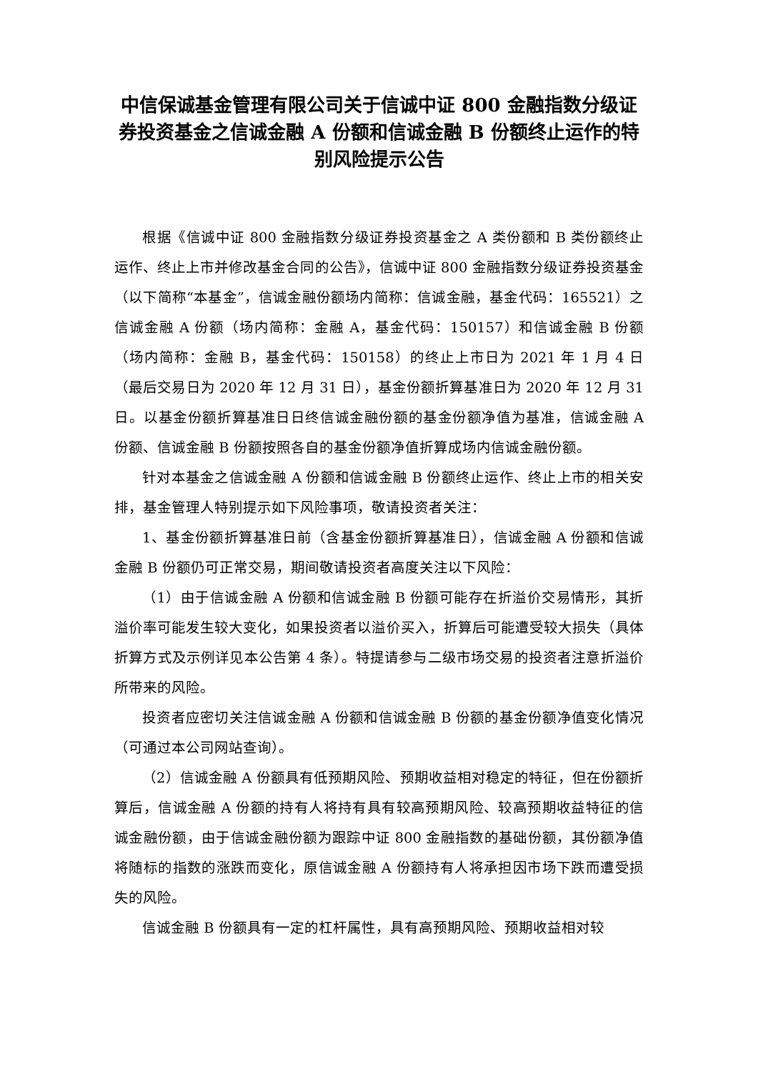中信保诚基金管理有限公司关于信诚中证 800 金融指数分级证券投资基金之信诚金融 A 份额和信诚金融 B 份额终止运作的特别风险提示公告
根据《信诚中证 800 金融指数分级证券投资基金之 A 类份额和 B 类份额终止运作、终止上市并修改基金合同的公告》，信诚中证 800 金融指数分级证券投资基金（以下简称“本基金”，信诚金融份额场内简称：信诚金融，基金代码：165521）之信诚金融 A 份额（场内简称：金融 A，基金代码：150157）和信诚金融 B 份额（场内简称：金融 B，基金代码：150158）的终止上市日为 2021 年 1 月 4 日（最后交易日为 2020 年 12 月 31 日），基金份额折算基准日为 2020 年 12 月 31 日。以基金份额折算基准日日终信诚金融份额的基金份额净值为基准，信诚金融 A 份额、信诚金融 B 份额按照各自的基金份额净值折算成场内信诚金融份额。
针对本基金之信诚金融 A 份额和信诚金融 B 份额终止运作、终止上市的相关安排，基金管理人特别提示如下风险事项，敬请投资者关注：
1、基金份额折算基准日前（含基金份额折算基准日），信诚金融 A 份额和信诚金融 B 份额仍可正常交易，期间敬请投资者高度关注以下风险：
（1）由于信诚金融 A 份额和信诚金融 B 份额可能存在折溢价交易情形，其折溢价率可能发生较大变化，如果投资者以溢价买入，折算后可能遭受较大损失（具体折算方式及示例详见本公告第 4 条）。特提请参与二级市场交易的投资者注意折溢价所带来的风险。
投资者应密切关注信诚金融 A 份额和信诚金融 B 份额的基金份额净值变化情况（可通过本公司网站查询）。
（2）信诚金融 A 份额具有低预期风险、预期收益相对稳定的特征，但在份额折算后，信诚金融 A 份额的持有人将持有具有较高预期风险、较高预期收益特征的信诚金融份额，由于信诚金融份额为跟踪中证 800 金融指数的基础份额，其份额净值将随标的指数的涨跌而变化，原信诚金融 A 份额持有人将承担因市场下跌而遭受损失的风险。
信诚金融 B 份额具有一定的杠杆属性，具有高预期风险、预期收益相对较